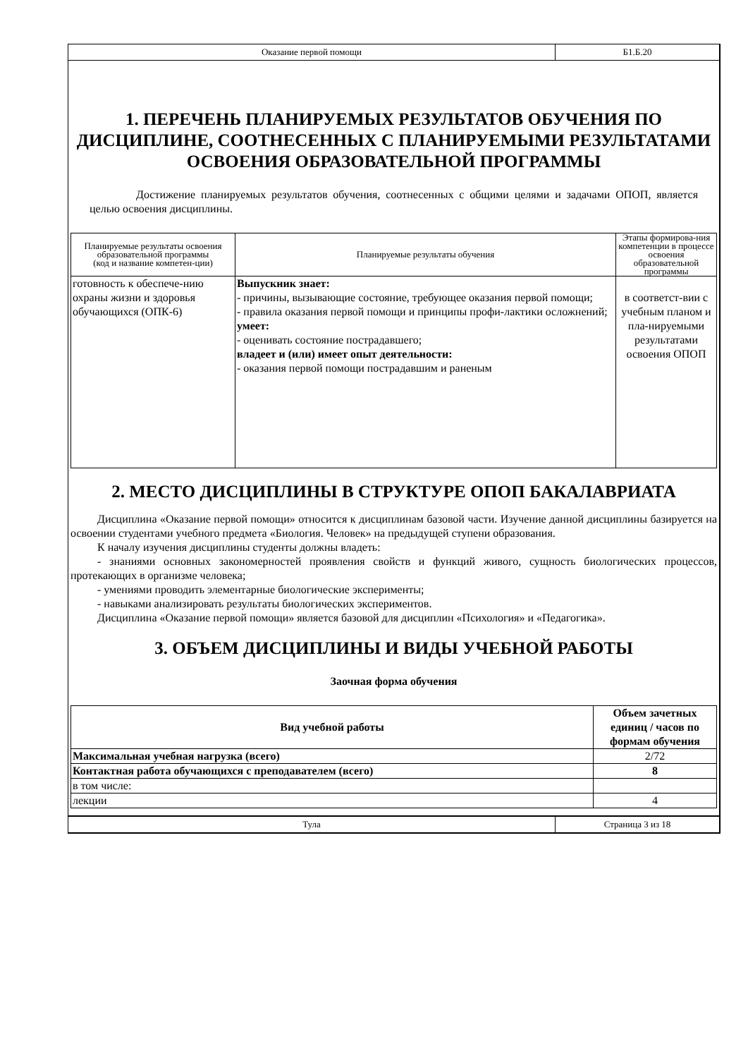Оказание первой помощи Б1.Б.20
1. ПЕРЕЧЕНЬ ПЛАНИРУЕМЫХ РЕЗУЛЬТАТОВ ОБУЧЕНИЯ ПО ДИСЦИПЛИНЕ, СООТНЕСЕННЫХ С ПЛАНИРУЕМЫМИ РЕЗУЛЬТАТАМИ ОСВОЕНИЯ ОБРАЗОВАТЕЛЬНОЙ ПРОГРАММЫ
Достижение планируемых результатов обучения, соотнесенных с общими целями и задачами ОПОП, является целью освоения дисциплины.
| Планируемые результаты освоения образовательной программы (код и название компетен-ции) | Планируемые результаты обучения | Этапы формирова-ния компетенции в процессе освоения образовательной программы |
| --- | --- | --- |
| готовность к обеспече-нию охраны жизни и здоровья обучающихся (ОПК-6) | Выпускник знает: - причины, вызывающие состояние, требующее оказания первой помощи; - правила оказания первой помощи и принципы профи-лактики осложнений; умеет: - оценивать состояние пострадавшего; владеет и (или) имеет опыт деятельности: - оказания первой помощи пострадавшим и раненым | в соответст-вии с учебным планом и пла-нируемыми результатами освоения ОПОП |
2. МЕСТО ДИСЦИПЛИНЫ В СТРУКТУРЕ ОПОП БАКАЛАВРИАТА
Дисциплина «Оказание первой помощи» относится к дисциплинам базовой части. Изучение данной дисциплины базируется на освоении студентами учебного предмета «Биология. Человек» на предыдущей ступени образования.
К началу изучения дисциплины студенты должны владеть:
- знаниями основных закономерностей проявления свойств и функций живого, сущность биологических процессов, протекающих в организме человека;
- умениями проводить элементарные биологические эксперименты;
- навыками анализировать результаты биологических экспериментов.
Дисциплина «Оказание первой помощи» является базовой для дисциплин «Психология» и «Педагогика».
3. ОБЪЕМ ДИСЦИПЛИНЫ И ВИДЫ УЧЕБНОЙ РАБОТЫ
Заочная форма обучения
| Вид учебной работы | Объем зачетных единиц / часов по формам обучения |
| --- | --- |
| Максимальная учебная нагрузка (всего) | 2/72 |
| Контактная работа обучающихся с преподавателем (всего) | 8 |
| в том числе: | |
| лекции | 4 |
Тула Страница 3 из 18